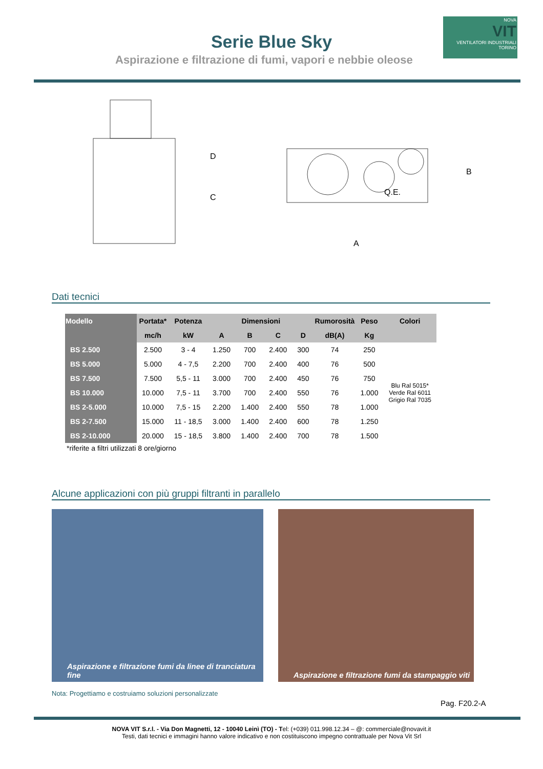Serie Blue Sky
Aspirazione e filtrazione di fumi, vapori e nebbie oleose
NOVA
VIT
VENTILATORI INDUSTRIALI TORINO
C
D
Q.E.
B
A
Dati tecnici
| Modello | Portata* | Potenza | Dimensioni | | | | Rumorosità | Peso | Colori |
| --- | --- | --- | --- | --- | --- | --- | --- | --- | --- |
| | mc/h | kW | A | B | C | D | dB(A) | Kg | |
| BS 2.500 | 2.500 | 3 - 4 | 1.250 | 700 | 2.400 | 300 | 74 | 250 | Blu Ral 5015* Verde Ral 6011 Grigio Ral 7035 |
| BS 5.000 | 5.000 | 4 - 7,5 | 2.200 | 700 | 2.400 | 400 | 76 | 500 | |
| BS 7.500 | 7.500 | 5,5 - 11 | 3.000 | 700 | 2.400 | 450 | 76 | 750 | |
| BS 10.000 | 10.000 | 7,5 - 11 | 3.700 | 700 | 2.400 | 550 | 76 | 1.000 | |
| BS 2-5.000 | 10.000 | 7,5 - 15 | 2.200 | 1.400 | 2.400 | 550 | 78 | 1.000 | |
| BS 2-7.500 | 15.000 | 11 - 18,5 | 3.000 | 1.400 | 2.400 | 600 | 78 | 1.250 | |
| BS 2-10.000 | 20.000 | 15 - 18,5 | 3.800 | 1.400 | 2.400 | 700 | 78 | 1.500 | |
*riferite a filtri utilizzati 8 ore/giorno
Alcune applicazioni con più gruppi filtranti in parallelo
Aspirazione e filtrazione fumi da linee di tranciatura fine
Aspirazione e filtrazione fumi da stampaggio viti
Nota: Progettiamo e costruiamo soluzioni personalizzate
Pag. F20.2-A
NOVA VIT S.r.l. - Via Don Magnetti, 12 - 10040 Leinì (TO) - Tel: (+039) 011.998.12.34 – @: commerciale@novavit.it
Testi, dati tecnici e immagini hanno valore indicativo e non costituiscono impegno contrattuale per Nova Vit Srl